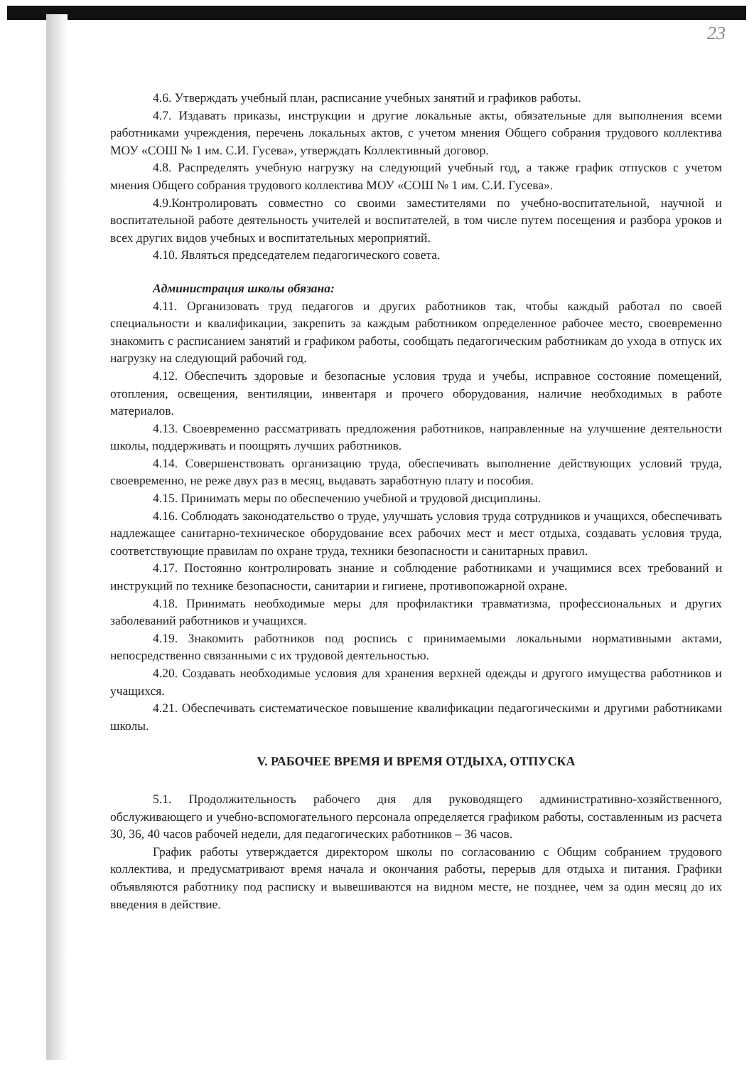23
4.6. Утверждать учебный план, расписание учебных занятий и графиков работы.
4.7. Издавать приказы, инструкции и другие локальные акты, обязательные для выполнения всеми работниками учреждения, перечень локальных актов, с учетом мнения Общего собрания трудового коллектива МОУ «СОШ № 1 им. С.И. Гусева», утверждать Коллективный договор.
4.8. Распределять учебную нагрузку на следующий учебный год, а также график отпусков с учетом мнения Общего собрания трудового коллектива МОУ «СОШ № 1 им. С.И. Гусева».
4.9.Контролировать совместно со своими заместителями по учебно-воспитательной, научной и воспитательной работе деятельность учителей и воспитателей, в том числе путем посещения и разбора уроков и всех других видов учебных и воспитательных мероприятий.
4.10. Являться председателем педагогического совета.
Администрация школы обязана:
4.11. Организовать труд педагогов и других работников так, чтобы каждый работал по своей специальности и квалификации, закрепить за каждым работником определенное рабочее место, своевременно знакомить с расписанием занятий и графиком работы, сообщать педагогическим работникам до ухода в отпуск их нагрузку на следующий рабочий год.
4.12. Обеспечить здоровые и безопасные условия труда и учебы, исправное состояние помещений, отопления, освещения, вентиляции, инвентаря и прочего оборудования, наличие необходимых в работе материалов.
4.13. Своевременно рассматривать предложения работников, направленные на улучшение деятельности школы, поддерживать и поощрять лучших работников.
4.14. Совершенствовать организацию труда, обеспечивать выполнение действующих условий труда, своевременно, не реже двух раз в месяц, выдавать заработную плату и пособия.
4.15. Принимать меры по обеспечению учебной и трудовой дисциплины.
4.16. Соблюдать законодательство о труде, улучшать условия труда сотрудников и учащихся, обеспечивать надлежащее санитарно-техническое оборудование всех рабочих мест и мест отдыха, создавать условия труда, соответствующие правилам по охране труда, техники безопасности и санитарных правил.
4.17. Постоянно контролировать знание и соблюдение работниками и учащимися всех требований и инструкций по технике безопасности, санитарии и гигиене, противопожарной охране.
4.18. Принимать необходимые меры для профилактики травматизма, профессиональных и других заболеваний работников и учащихся.
4.19. Знакомить работников под роспись с принимаемыми локальными нормативными актами, непосредственно связанными с их трудовой деятельностью.
4.20. Создавать необходимые условия для хранения верхней одежды и другого имущества работников и учащихся.
4.21. Обеспечивать систематическое повышение квалификации педагогическими и другими работниками школы.
V. РАБОЧЕЕ ВРЕМЯ И ВРЕМЯ ОТДЫХА, ОТПУСКА
5.1. Продолжительность рабочего дня для руководящего административно-хозяйственного, обслуживающего и учебно-вспомогательного персонала определяется графиком работы, составленным из расчета 30, 36, 40 часов рабочей недели, для педагогических работников – 36 часов.
График работы утверждается директором школы по согласованию с Общим собранием трудового коллектива, и предусматривают время начала и окончания работы, перерыв для отдыха и питания. Графики объявляются работнику под расписку и вывешиваются на видном месте, не позднее, чем за один месяц до их введения в действие.